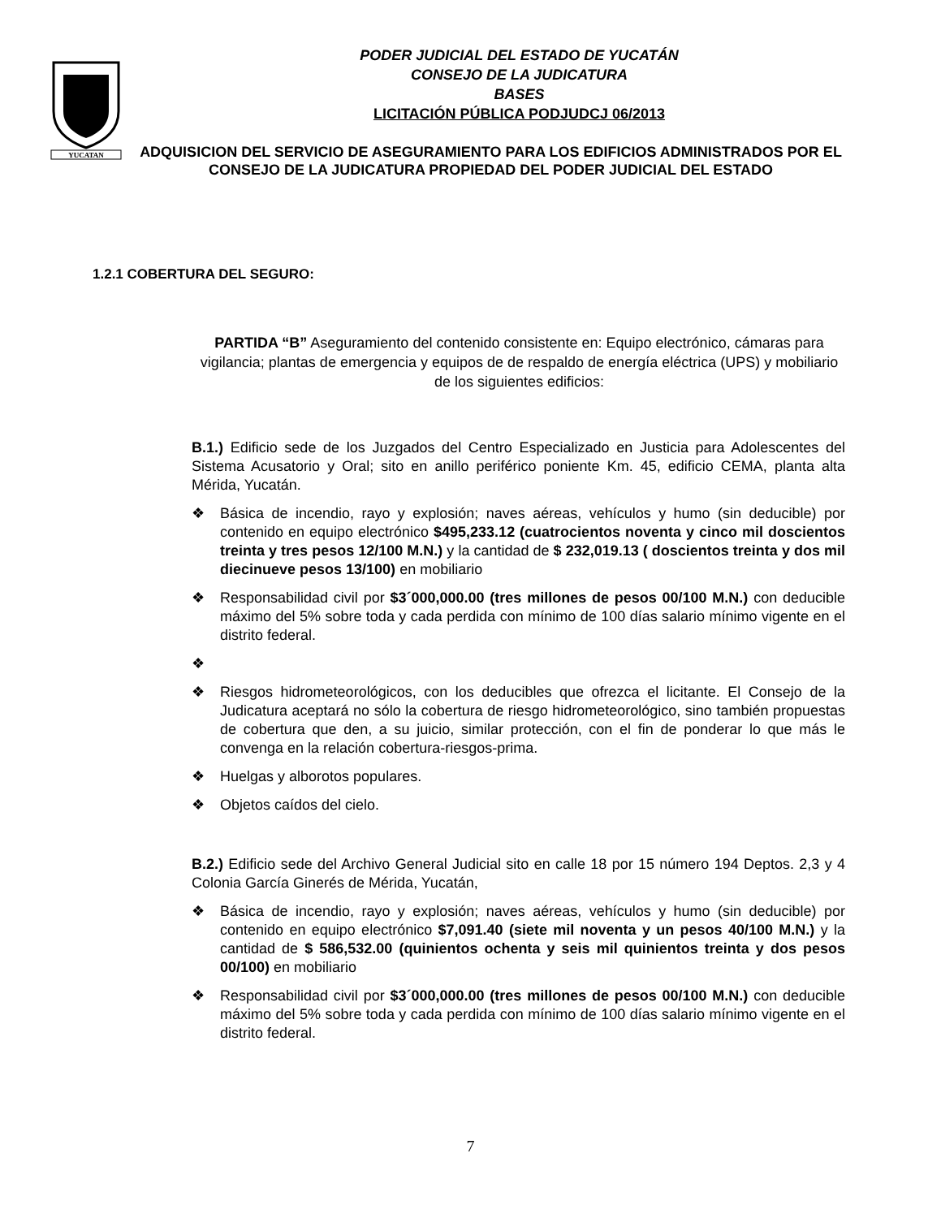YUCATAN
PODER JUDICIAL DEL ESTADO DE YUCATÁN
CONSEJO DE LA JUDICATURA
BASES
LICITACIÓN PÚBLICA PODJUDCJ 06/2013
ADQUISICION DEL SERVICIO DE ASEGURAMIENTO PARA LOS EDIFICIOS ADMINISTRADOS POR EL CONSEJO DE LA JUDICATURA PROPIEDAD DEL PODER JUDICIAL DEL ESTADO
1.2.1 COBERTURA DEL SEGURO:
PARTIDA “B” Aseguramiento del contenido consistente en: Equipo electrónico, cámaras para vigilancia; plantas de emergencia y equipos de de respaldo de energía eléctrica (UPS) y mobiliario de los siguientes edificios:
B.1.) Edificio sede de los Juzgados del Centro Especializado en Justicia para Adolescentes del Sistema Acusatorio y Oral; sito en anillo periférico poniente Km. 45, edificio CEMA, planta alta Mérida, Yucatán.
❖ Básica de incendio, rayo y explosión; naves aéreas, vehículos y humo (sin deducible) por contenido en equipo electrónico $495,233.12 (cuatrocientos noventa y cinco mil doscientos treinta y tres pesos 12/100 M.N.) y la cantidad de $ 232,019.13 ( doscientos treinta y dos mil diecinueve pesos 13/100) en mobiliario
❖ Responsabilidad civil por $3´000,000.00 (tres millones de pesos 00/100 M.N.) con deducible máximo del 5% sobre toda y cada perdida con mínimo de 100 días salario mínimo vigente en el distrito federal.
❖
❖ Riesgos hidrometeorológicos, con los deducibles que ofrezca el licitante. El Consejo de la Judicatura aceptará no sólo la cobertura de riesgo hidrometeorológico, sino también propuestas de cobertura que den, a su juicio, similar protección, con el fin de ponderar lo que más le convenga en la relación cobertura-riesgos-prima.
❖ Huelgas y alborotos populares.
❖ Objetos caídos del cielo.
B.2.) Edificio sede del Archivo General Judicial sito en calle 18 por 15 número 194 Deptos. 2,3 y 4 Colonia García Ginerés de Mérida, Yucatán,
❖ Básica de incendio, rayo y explosión; naves aéreas, vehículos y humo (sin deducible) por contenido en equipo electrónico $7,091.40 (siete mil noventa y un pesos 40/100 M.N.) y la cantidad de $ 586,532.00 (quinientos ochenta y seis mil quinientos treinta y dos pesos 00/100) en mobiliario
❖ Responsabilidad civil por $3´000,000.00 (tres millones de pesos 00/100 M.N.) con deducible máximo del 5% sobre toda y cada perdida con mínimo de 100 días salario mínimo vigente en el distrito federal.
7